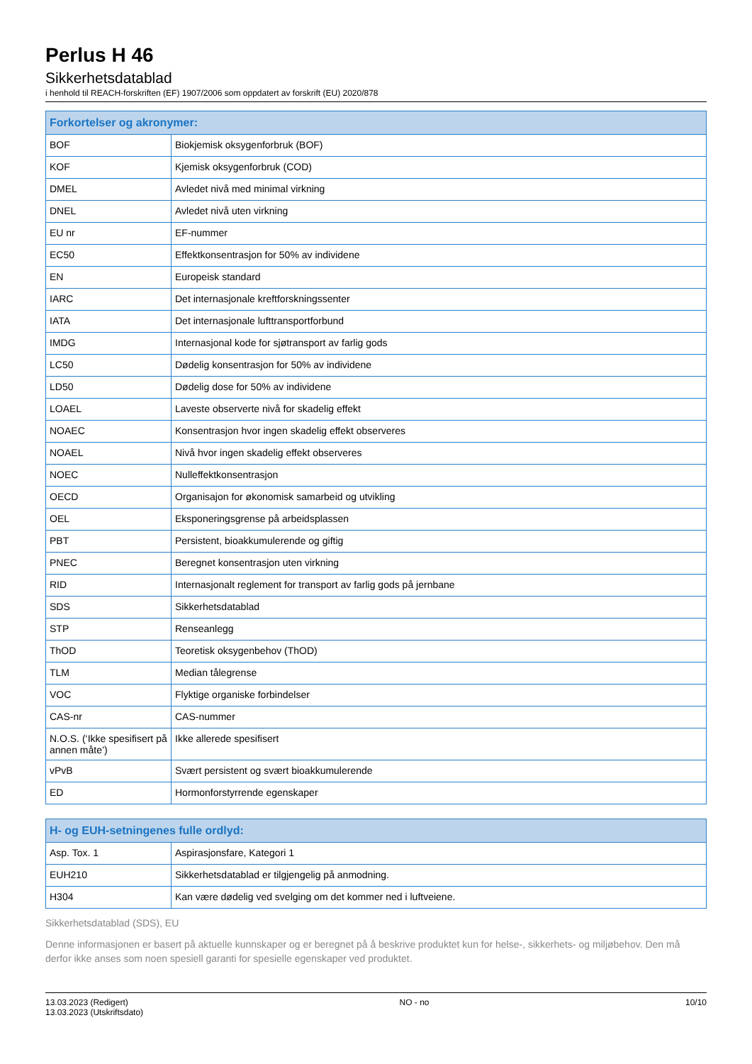Perlus H 46
Sikkerhetsdatablad
i henhold til REACH-forskriften (EF) 1907/2006 som oppdatert av forskrift (EU) 2020/878
| Forkortelser og akronymer: | |
| --- | --- |
| BOF | Biokjemisk oksygenforbruk (BOF) |
| KOF | Kjemisk oksygenforbruk (COD) |
| DMEL | Avledet nivå med minimal virkning |
| DNEL | Avledet nivå uten virkning |
| EU nr | EF-nummer |
| EC50 | Effektkonsentrasjon for 50% av individene |
| EN | Europeisk standard |
| IARC | Det internasjonale kreftforskningssenter |
| IATA | Det internasjonale lufttransportforbund |
| IMDG | Internasjonal kode for sjøtransport av farlig gods |
| LC50 | Dødelig konsentrasjon for 50% av individene |
| LD50 | Dødelig dose for 50% av individene |
| LOAEL | Laveste observerte nivå for skadelig effekt |
| NOAEC | Konsentrasjon hvor ingen skadelig effekt observeres |
| NOAEL | Nivå hvor ingen skadelig effekt observeres |
| NOEC | Nulleffektkonsentrasjon |
| OECD | Organisajon for økonomisk samarbeid og utvikling |
| OEL | Eksponeringsgrense på arbeidsplassen |
| PBT | Persistent, bioakkumulerende og giftig |
| PNEC | Beregnet konsentrasjon uten virkning |
| RID | Internasjonalt reglement for transport av farlig gods på jernbane |
| SDS | Sikkerhetsdatablad |
| STP | Renseanlegg |
| ThOD | Teoretisk oksygenbehov (ThOD) |
| TLM | Median tålegrense |
| VOC | Flyktige organiske forbindelser |
| CAS-nr | CAS-nummer |
| N.O.S. (‘Ikke spesifisert på annen måte’) | Ikke allerede spesifisert |
| vPvB | Svært persistent og svært bioakkumulerende |
| ED | Hormonforstyrrende egenskaper |
| H- og EUH-setningenes fulle ordlyd: | |
| --- | --- |
| Asp. Tox. 1 | Aspirasjonsfare, Kategori 1 |
| EUH210 | Sikkerhetsdatablad er tilgjengelig på anmodning. |
| H304 | Kan være dødelig ved svelging om det kommer ned i luftveiene. |
Sikkerhetsdatablad (SDS), EU
Denne informasjonen er basert på aktuelle kunnskaper og er beregnet på å beskrive produktet kun for helse-, sikkerhets- og miljøbehov. Den må derfor ikke anses som noen spesiell garanti for spesielle egenskaper ved produktet.
13.03.2023 (Redigert)
13.03.2023 (Utskriftsdato)
NO - no 10/10